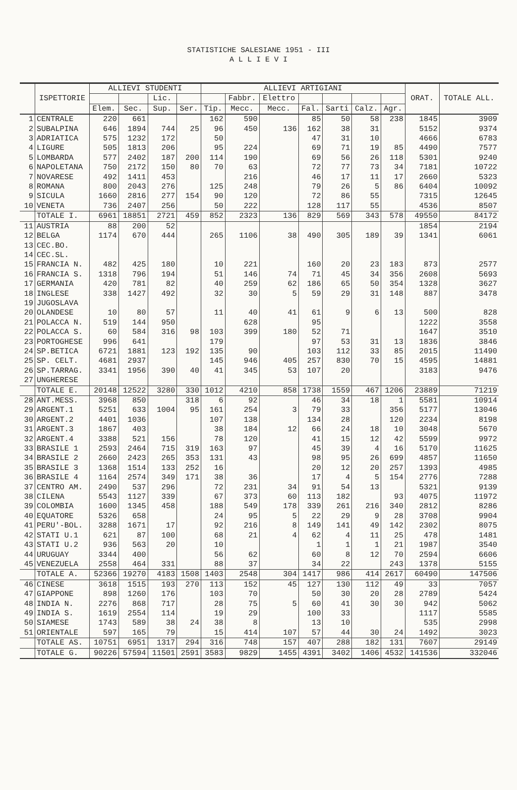STATISTICHE SALESIANE 1951 - III
A L L I E V I
| | ISPETTORIE | ALLIEVI STUDENTI | | | | ALLIEVI ARTIGIANI | | | | | | | ORAT. | TOTALE ALL. |
| --- | --- | --- | --- | --- | --- | --- | --- | --- | --- | --- | --- | --- | --- | --- |
| | | | | Lic. | | | Fabbr. | Elettro | | | | | | |
| | | Elem. | Sec. | Sup. | Ser. | Tip. | Mecc. | Mecc. | Fal. | Sarti | Calz. | Agr. | | |
| 1 | CENTRALE | 220 | 661 | | | 162 | 590 | | 85 | 50 | 58 | 238 | 1845 | 3909 |
| 2 | SUBALPINA | 646 | 1894 | 744 | 25 | 96 | 450 | 136 | 162 | 38 | 31 | | 5152 | 9374 |
| 3 | ADRIATICA | 575 | 1232 | 172 | | 50 | | | 47 | 31 | 10 | | 4666 | 6783 |
| 4 | LIGURE | 505 | 1813 | 206 | | 95 | 224 | | 69 | 71 | 19 | 85 | 4490 | 7577 |
| 5 | LOMBARDA | 577 | 2402 | 187 | 200 | 114 | 190 | | 69 | 56 | 26 | 118 | 5301 | 9240 |
| 6 | NAPOLETANA | 750 | 2172 | 150 | 80 | 70 | 63 | | 72 | 77 | 73 | 34 | 7181 | 10722 |
| 7 | NOVARESE | 492 | 1411 | 453 | | | 216 | | 46 | 17 | 11 | 17 | 2660 | 5323 |
| 8 | ROMANA | 800 | 2043 | 276 | | 125 | 248 | | 79 | 26 | 5 | 86 | 6404 | 10092 |
| 9 | SICULA | 1660 | 2816 | 277 | 154 | 90 | 120 | | 72 | 86 | 55 | | 7315 | 12645 |
| 10 | VENETA | 736 | 2407 | 256 | | 50 | 222 | | 128 | 117 | 55 | | 4536 | 8507 |
| | TOTALE I. | 6961 | 18851 | 2721 | 459 | 852 | 2323 | 136 | 829 | 569 | 343 | 578 | 49550 | 84172 |
| 11 | AUSTRIA | 88 | 200 | 52 | | | | | | | | | 1854 | 2194 |
| 12 | BELGA | 1174 | 670 | 444 | | 265 | 1106 | 38 | 490 | 305 | 189 | 39 | 1341 | 6061 |
| 13 | CEC.BO. | | | | | | | | | | | | | |
| 14 | CEC.SL. | | | | | | | | | | | | | |
| 15 | FRANCIA N. | 482 | 425 | 180 | | 10 | 221 | | 160 | 20 | 23 | 183 | 873 | 2577 |
| 16 | FRANCIA S. | 1318 | 796 | 194 | | 51 | 146 | 74 | 71 | 45 | 34 | 356 | 2608 | 5693 |
| 17 | GERMANIA | 420 | 781 | 82 | | 40 | 259 | 62 | 186 | 65 | 50 | 354 | 1328 | 3627 |
| 18 | INGLESE | 338 | 1427 | 492 | | 32 | 30 | 5 | 59 | 29 | 31 | 148 | 887 | 3478 |
| 19 | JUGOSLAVA | | | | | | | | | | | | | |
| 20 | OLANDESE | 10 | 80 | 57 | | 11 | 40 | 41 | 61 | 9 | 6 | 13 | 500 | 828 |
| 21 | POLACCA N. | 519 | 144 | 950 | | | 628 | | 95 | | | | 1222 | 3558 |
| 22 | POLACCA S. | 60 | 584 | 316 | 98 | 103 | 399 | 180 | 52 | 71 | | | 1647 | 3510 |
| 23 | PORTOGHESE | 996 | 641 | | | 179 | | | 97 | 53 | 31 | 13 | 1836 | 3846 |
| 24 | SP.BETICA | 6721 | 1881 | 123 | 192 | 135 | 90 | | 103 | 112 | 33 | 85 | 2015 | 11490 |
| 25 | SP. CELT. | 4681 | 2937 | | | 145 | 946 | 405 | 257 | 830 | 70 | 15 | 4595 | 14881 |
| 26 | SP.TARRAG. | 3341 | 1956 | 390 | 40 | 41 | 345 | 53 | 107 | 20 | | | 3183 | 9476 |
| 27 | UNGHERESE | | | | | | | | | | | | | |
| | TOTALE E. | 20148 | 12522 | 3280 | 330 | 1012 | 4210 | 858 | 1738 | 1559 | 467 | 1206 | 23889 | 71219 |
| 28 | ANT.MESS. | 3968 | 850 | | 318 | 6 | 92 | | 46 | 34 | 18 | 1 | 5581 | 10914 |
| 29 | ARGENT.1 | 5251 | 633 | 1004 | 95 | 161 | 254 | 3 | 79 | 33 | | 356 | 5177 | 13046 |
| 30 | ARGENT.2 | 4401 | 1036 | | | 107 | 138 | | 134 | 28 | | 120 | 2234 | 8198 |
| 31 | ARGENT.3 | 1867 | 403 | | | 38 | 184 | 12 | 66 | 24 | 18 | 10 | 3048 | 5670 |
| 32 | ARGENT.4 | 3388 | 521 | 156 | | 78 | 120 | | 41 | 15 | 12 | 42 | 5599 | 9972 |
| 33 | BRASILE 1 | 2593 | 2464 | 715 | 319 | 163 | 97 | | 45 | 39 | 4 | 16 | 5170 | 11625 |
| 34 | BRASILE 2 | 2660 | 2423 | 265 | 353 | 131 | 43 | | 98 | 95 | 26 | 699 | 4857 | 11650 |
| 35 | BRASILE 3 | 1368 | 1514 | 133 | 252 | 16 | | | 20 | 12 | 20 | 257 | 1393 | 4985 |
| 36 | BRASILE 4 | 1164 | 2574 | 349 | 171 | 38 | 36 | | 17 | 4 | 5 | 154 | 2776 | 7288 |
| 37 | CENTRO AM. | 2490 | 537 | 296 | | 72 | 231 | 34 | 91 | 54 | 13 | | 5321 | 9139 |
| 38 | CILENA | 5543 | 1127 | 339 | | 67 | 373 | 60 | 113 | 182 | | 93 | 4075 | 11972 |
| 39 | COLOMBIA | 1600 | 1345 | 458 | | 188 | 549 | 178 | 339 | 261 | 216 | 340 | 2812 | 8286 |
| 40 | EQUATORE | 5326 | 658 | | | 24 | 95 | 5 | 22 | 29 | 9 | 28 | 3708 | 9904 |
| 41 | PERU'-BOL. | 3288 | 1671 | 17 | | 92 | 216 | 8 | 149 | 141 | 49 | 142 | 2302 | 8075 |
| 42 | STATI U.1 | 621 | 87 | 100 | | 68 | 21 | 4 | 62 | 4 | 11 | 25 | 478 | 1481 |
| 43 | STATI U.2 | 936 | 563 | 20 | | 10 | | | 1 | 1 | 1 | 21 | 1987 | 3540 |
| 44 | URUGUAY | 3344 | 400 | | | 56 | 62 | | 60 | 8 | 12 | 70 | 2594 | 6606 |
| 45 | VENEZUELA | 2558 | 464 | 331 | | 88 | 37 | | 34 | 22 | | 243 | 1378 | 5155 |
| | TOTALE A. | 52366 | 19270 | 4183 | 1508 | 1403 | 2548 | 304 | 1417 | 986 | 414 | 2617 | 60490 | 147506 |
| 46 | CINESE | 3618 | 1515 | 193 | 270 | 113 | 152 | 45 | 127 | 130 | 112 | 49 | 33 | 7057 |
| 47 | GIAPPONE | 898 | 1260 | 176 | | 103 | 70 | | 50 | 30 | 20 | 28 | 2789 | 5424 |
| 48 | INDIA N. | 2276 | 868 | 717 | | 28 | 75 | 5 | 60 | 41 | 30 | 30 | 942 | 5062 |
| 49 | INDIA S. | 1619 | 2554 | 114 | | 19 | 29 | | 100 | 33 | | | 1117 | 5585 |
| 50 | SIAMESE | 1743 | 589 | 38 | 24 | 38 | 8 | | 13 | 10 | | | 535 | 2998 |
| 51 | ORIENTALE | 597 | 165 | 79 | | 15 | 414 | 107 | 57 | 44 | 30 | 24 | 1492 | 3023 |
| | TOTALE AS. | 10751 | 6951 | 1317 | 294 | 316 | 748 | 157 | 407 | 288 | 182 | 131 | 7607 | 29149 |
| | TOTALE G. | 90226 | 57594 | 11501 | 2591 | 3583 | 9829 | 1455 | 4391 | 3402 | 1406 | 4532 | 141536 | 332046 |